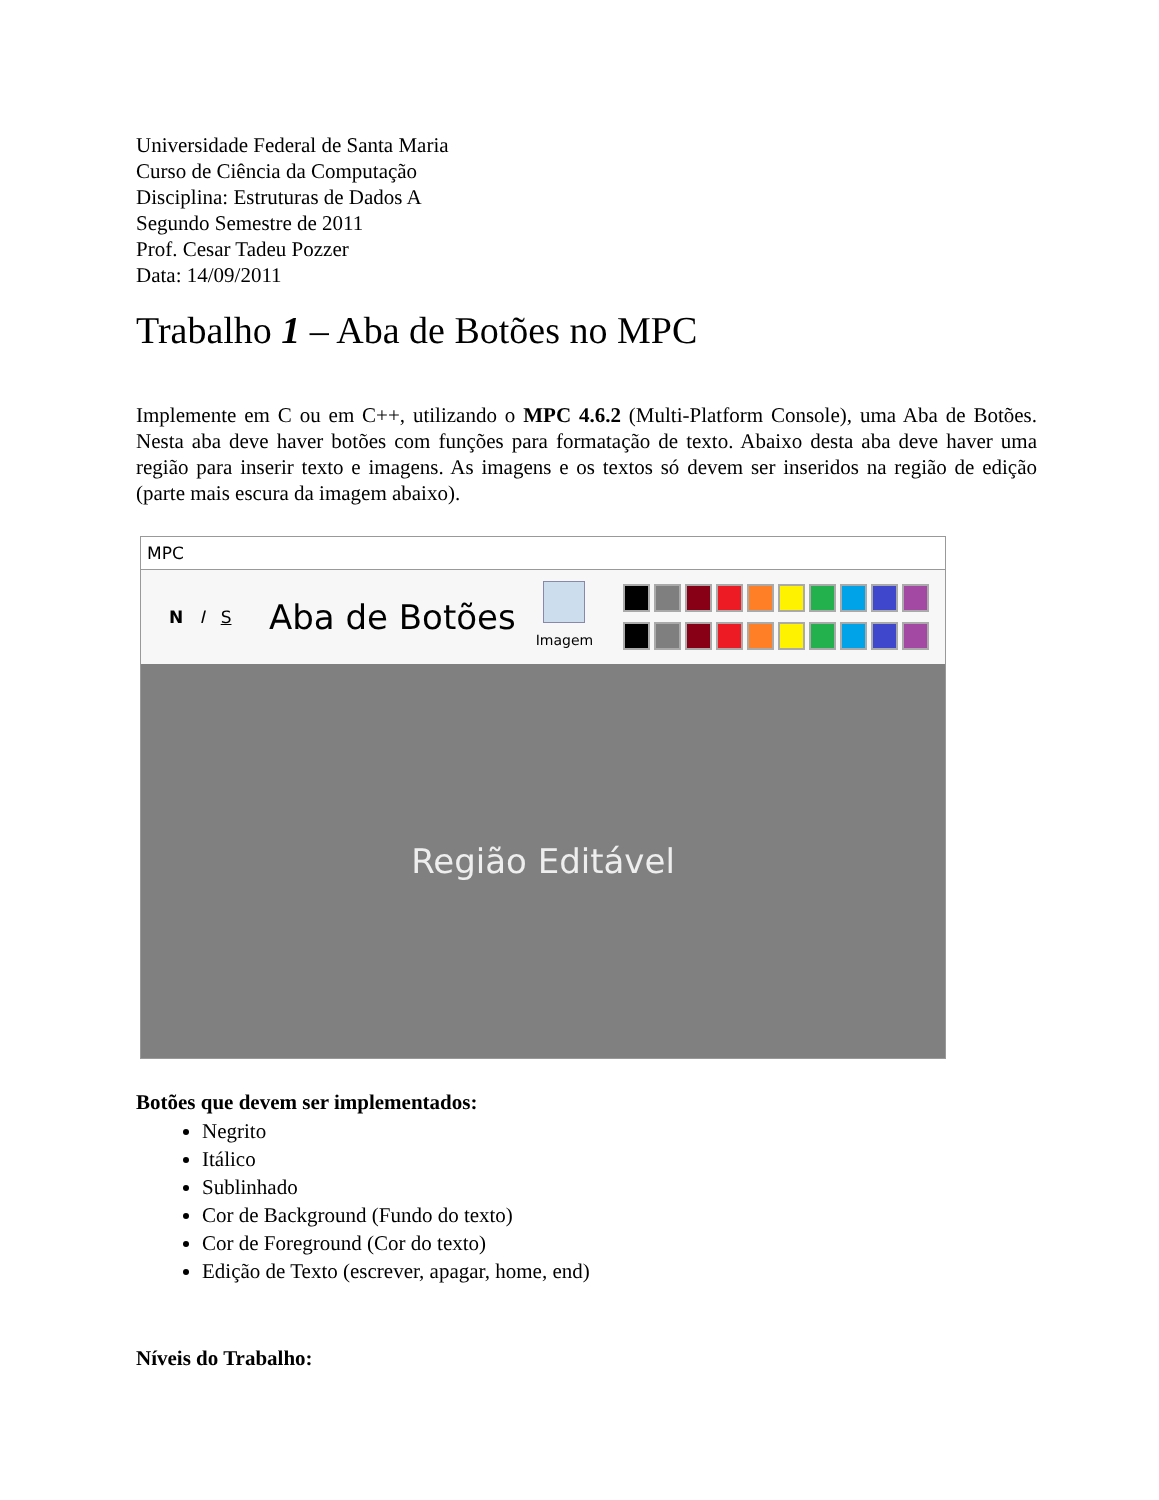Universidade Federal de Santa Maria
Curso de Ciência da Computação
Disciplina: Estruturas de Dados A
Segundo Semestre de 2011
Prof. Cesar Tadeu Pozzer
Data: 14/09/2011
Trabalho 1 – Aba de Botões no MPC
Implemente em C ou em C++, utilizando o MPC 4.6.2 (Multi-Platform Console), uma Aba de Botões. Nesta aba deve haver botões com funções para formatação de texto. Abaixo desta aba deve haver uma região para inserir texto e imagens. As imagens e os textos só devem ser inseridos na região de edição (parte mais escura da imagem abaixo).
MPC
N I S
Aba de Botões
Imagem
Região Editável
Botões que devem ser implementados:
Negrito
Itálico
Sublinhado
Cor de Background (Fundo do texto)
Cor de Foreground (Cor do texto)
Edição de Texto (escrever, apagar, home, end)
Níveis do Trabalho: